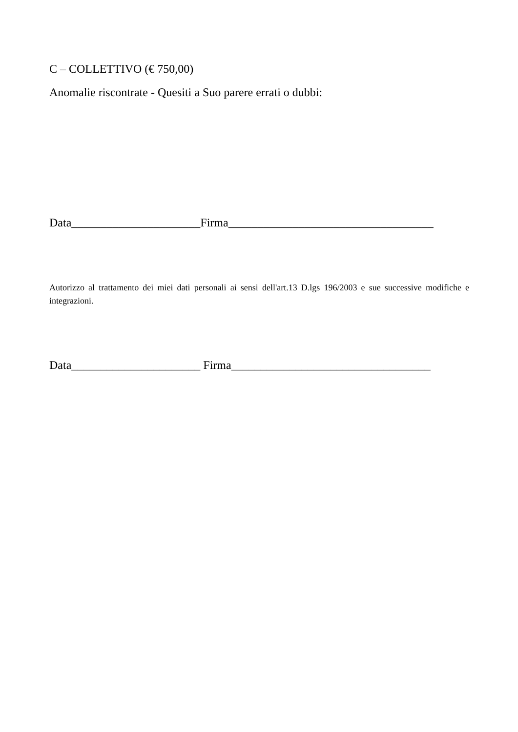C – COLLETTIVO (€ 750,00)
Anomalie riscontrate - Quesiti a Suo parere errati o dubbi:
Data______________________Firma___________________________________
Autorizzo al trattamento dei miei dati personali ai sensi dell'art.13 D.lgs 196/2003 e sue successive modifiche e integrazioni.
Data______________________ Firma__________________________________